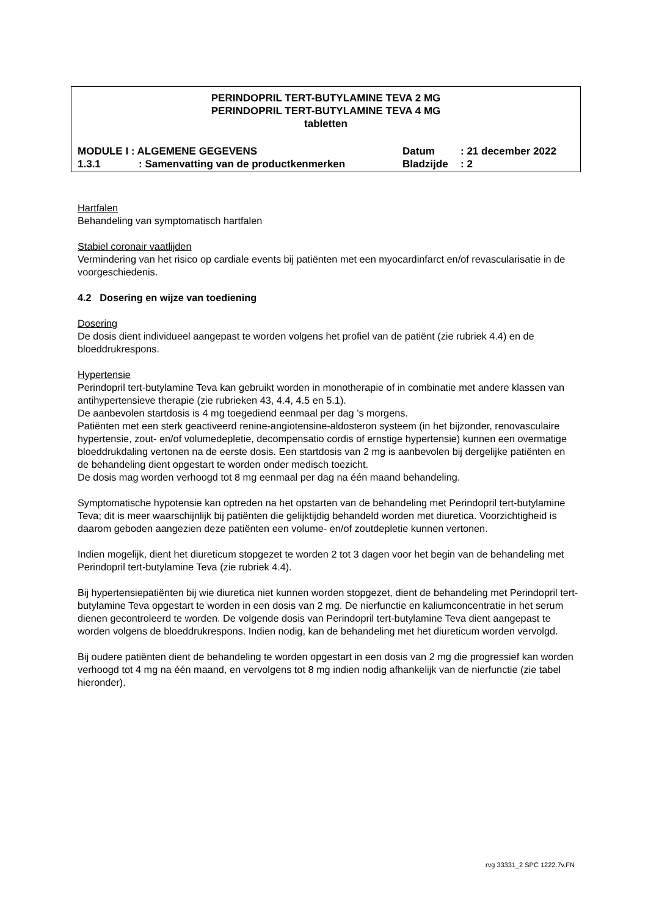PERINDOPRIL TERT-BUTYLAMINE TEVA 2 MG
PERINDOPRIL TERT-BUTYLAMINE TEVA 4 MG
tabletten
| MODULE I : ALGEMENE GEGEVENS | | Datum | : 21 december 2022 |
| 1.3.1 | : Samenvatting van de productkenmerken | Bladzijde | : 2 |
Hartfalen
Behandeling van symptomatisch hartfalen
Stabiel coronair vaatlijden
Vermindering van het risico op cardiale events bij patiënten met een myocardinfarct en/of revascularisatie in de voorgeschiedenis.
4.2 Dosering en wijze van toediening
Dosering
De dosis dient individueel aangepast te worden volgens het profiel van de patiënt (zie rubriek 4.4) en de bloeddrukrespons.
Hypertensie
Perindopril tert-butylamine Teva kan gebruikt worden in monotherapie of in combinatie met andere klassen van antihypertensieve therapie (zie rubrieken 43, 4.4, 4.5 en 5.1).
De aanbevolen startdosis is 4 mg toegediend eenmaal per dag ’s morgens.
Patiënten met een sterk geactiveerd renine-angiotensine-aldosteron systeem (in het bijzonder, renovasculaire hypertensie, zout- en/of volumedepletie, decompensatio cordis of ernstige hypertensie) kunnen een overmatige bloeddrukdaling vertonen na de eerste dosis. Een startdosis van 2 mg is aanbevolen bij dergelijke patiënten en de behandeling dient opgestart te worden onder medisch toezicht.
De dosis mag worden verhoogd tot 8 mg eenmaal per dag na één maand behandeling.
Symptomatische hypotensie kan optreden na het opstarten van de behandeling met Perindopril tert-butylamine Teva; dit is meer waarschijnlijk bij patiënten die gelijktijdig behandeld worden met diuretica. Voorzichtigheid is daarom geboden aangezien deze patiënten een volume- en/of zoutdepletie kunnen vertonen.
Indien mogelijk, dient het diureticum stopgezet te worden 2 tot 3 dagen voor het begin van de behandeling met Perindopril tert-butylamine Teva (zie rubriek 4.4).
Bij hypertensiepatiënten bij wie diuretica niet kunnen worden stopgezet, dient de behandeling met Perindopril tert-butylamine Teva opgestart te worden in een dosis van 2 mg. De nierfunctie en kaliumconcentratie in het serum dienen gecontroleerd te worden. De volgende dosis van Perindopril tert-butylamine Teva dient aangepast te worden volgens de bloeddrukrespons. Indien nodig, kan de behandeling met het diureticum worden vervolgd.
Bij oudere patiënten dient de behandeling te worden opgestart in een dosis van 2 mg die progressief kan worden verhoogd tot 4 mg na één maand, en vervolgens tot 8 mg indien nodig afhankelijk van de nierfunctie (zie tabel hieronder).
rvg 33331_2 SPC 1222.7v.FN